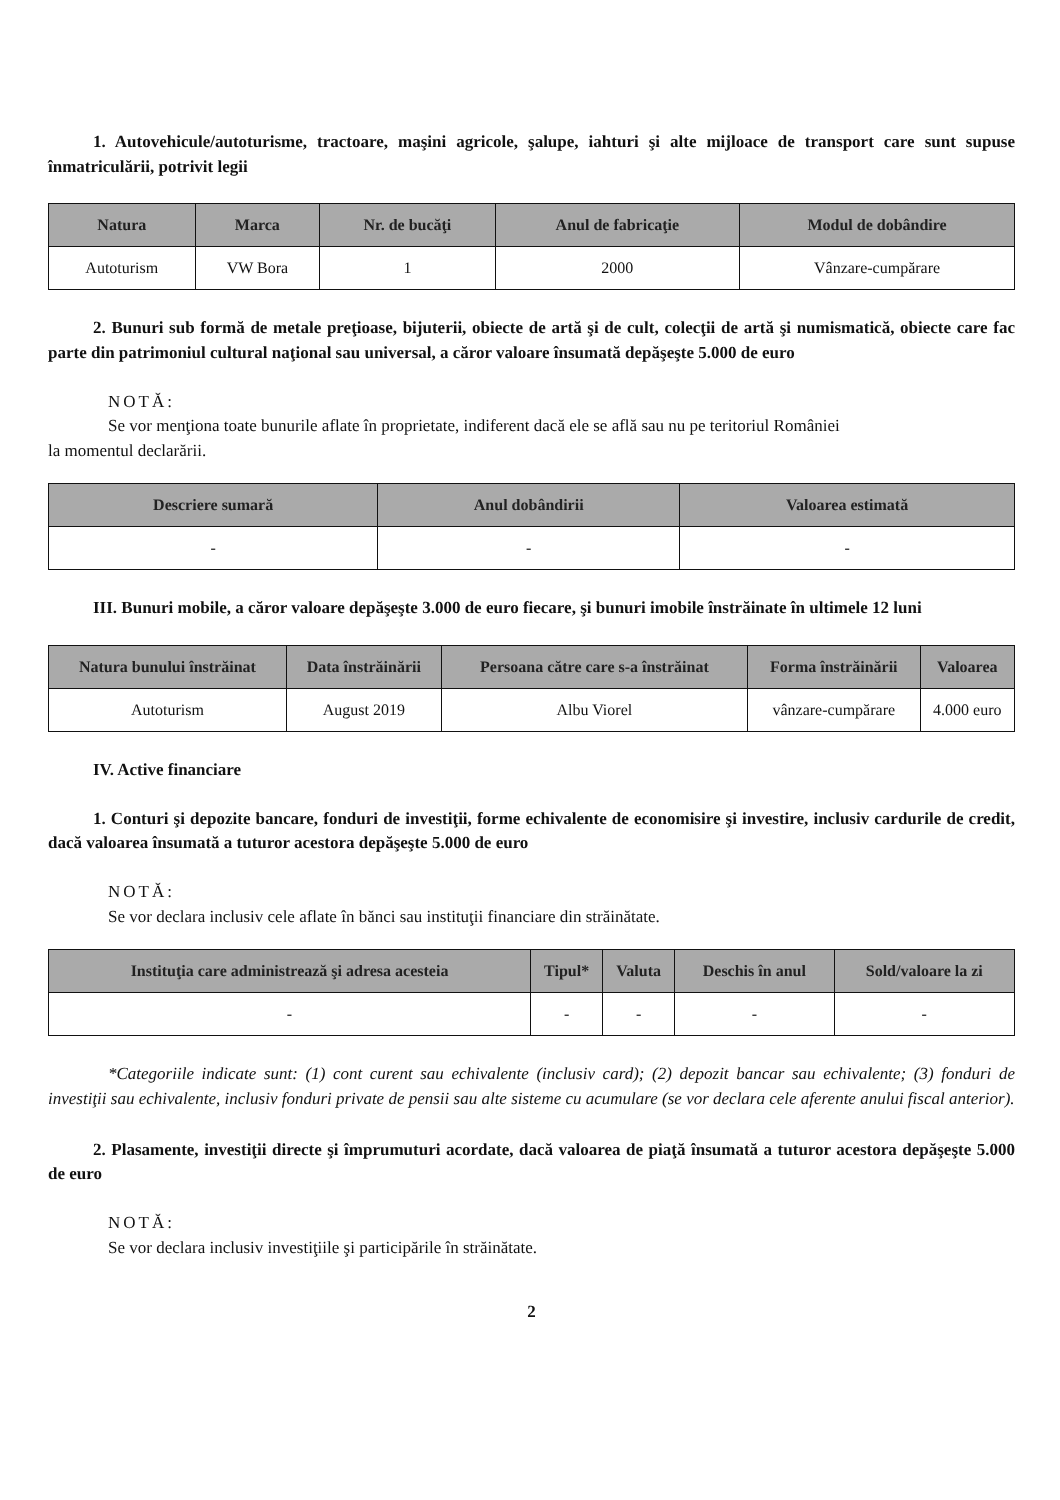1. Autovehicule/autoturisme, tractoare, maşini agricole, şalupe, iahturi şi alte mijloace de transport care sunt supuse înmatriculării, potrivit legii
| Natura | Marca | Nr. de bucăţi | Anul de fabricaţie | Modul de dobândire |
| --- | --- | --- | --- | --- |
| Autoturism | VW Bora | 1 | 2000 | Vânzare-cumpărare |
2. Bunuri sub formă de metale preţioase, bijuterii, obiecte de artă şi de cult, colecţii de artă şi numismatică, obiecte care fac parte din patrimoniul cultural naţional sau universal, a căror valoare însumată depăşeşte 5.000 de euro
NOTĂ:
Se vor menţiona toate bunurile aflate în proprietate, indiferent dacă ele se află sau nu pe teritoriul României
la momentul declarării.
| Descriere sumară | Anul dobândirii | Valoarea estimată |
| --- | --- | --- |
| - | - | - |
III. Bunuri mobile, a căror valoare depăşeşte 3.000 de euro fiecare, şi bunuri imobile înstrăinate în ultimele 12 luni
| Natura bunului înstrăinat | Data înstrăinării | Persoana către care s-a înstrăinat | Forma înstrăinării | Valoarea |
| --- | --- | --- | --- | --- |
| Autoturism | August 2019 | Albu Viorel | vânzare-cumpărare | 4.000 euro |
IV. Active financiare
1. Conturi şi depozite bancare, fonduri de investiţii, forme echivalente de economisire şi investire, inclusiv cardurile de credit, dacă valoarea însumată a tuturor acestora depăşeşte 5.000 de euro
NOTĂ:
Se vor declara inclusiv cele aflate în bănci sau instituţii financiare din străinătate.
| Instituţia care administrează şi adresa acesteia | Tipul* | Valuta | Deschis în anul | Sold/valoare la zi |
| --- | --- | --- | --- | --- |
| - | - | - | - | - |
*Categoriile indicate sunt: (1) cont curent sau echivalente (inclusiv card); (2) depozit bancar sau echivalente; (3) fonduri de investiţii sau echivalente, inclusiv fonduri private de pensii sau alte sisteme cu acumulare (se vor declara cele aferente anului fiscal anterior).
2. Plasamente, investiţii directe şi împrumuturi acordate, dacă valoarea de piaţă însumată a tuturor acestora depăşeşte 5.000 de euro
NOTĂ:
Se vor declara inclusiv investiţiile şi participările în străinătate.
2